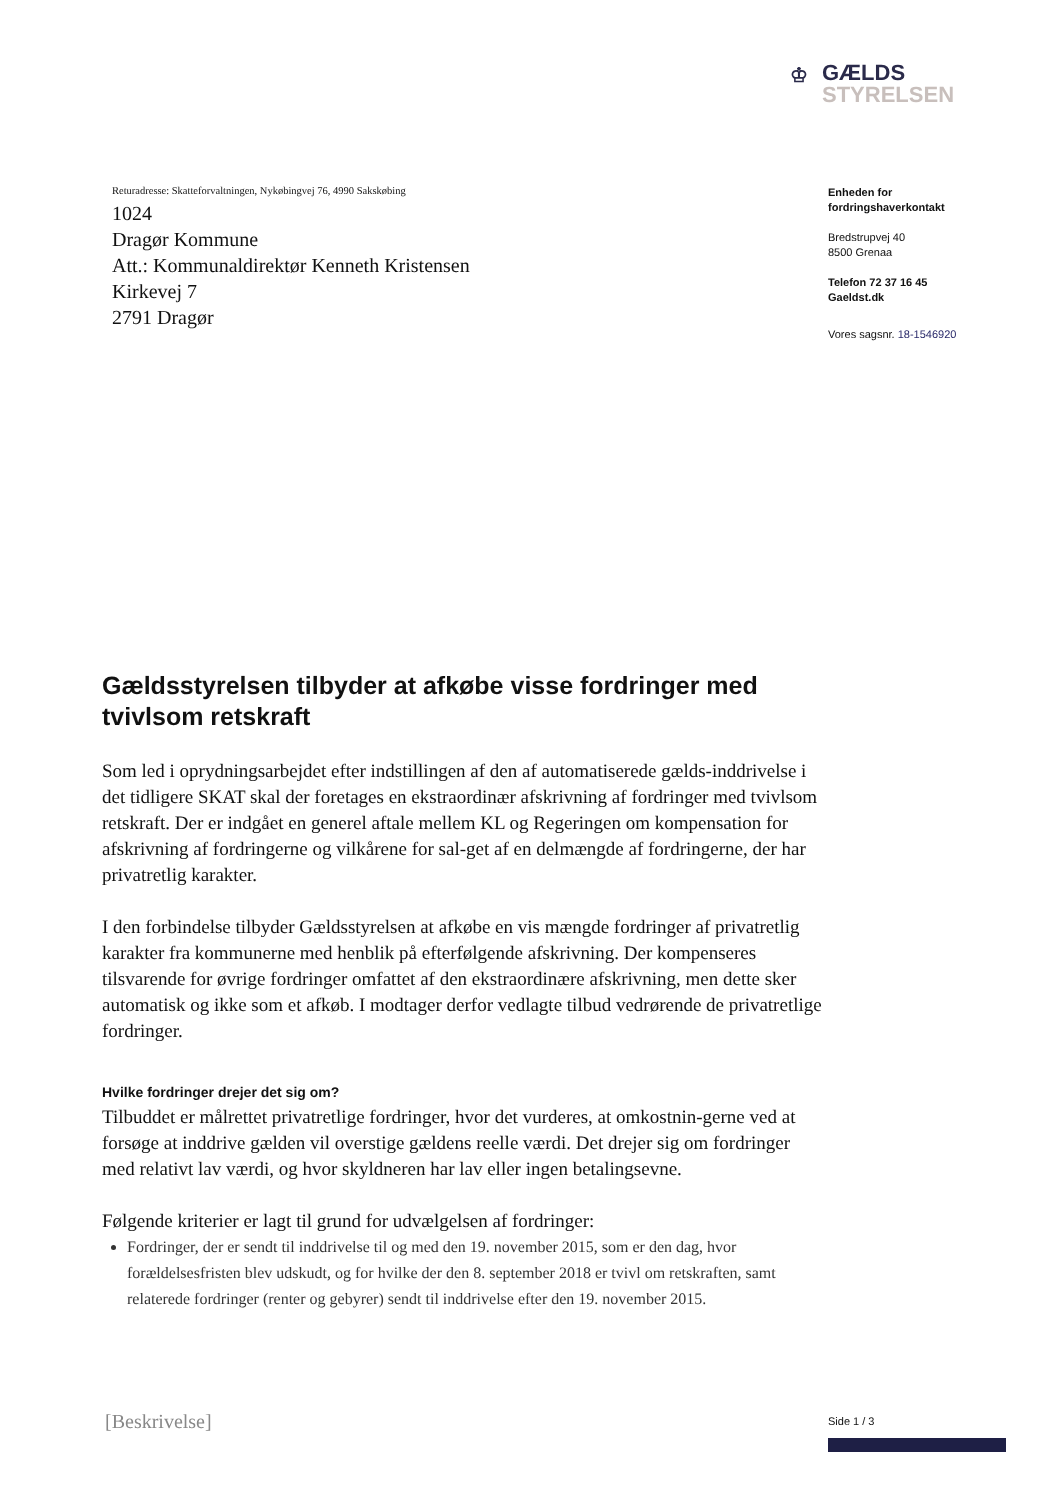♔
GÆLDS
STYRELSEN
Returadresse: Skatteforvaltningen, Nykøbingvej 76, 4990 Sakskøbing
1024
Dragør Kommune
Att.: Kommunaldirektør Kenneth Kristensen
Kirkevej 7
2791 Dragør
Enheden for
fordringshaverkontakt
Bredstrupvej 40
8500 Grenaa
Telefon 72 37 16 45
Gaeldst.dk
Vores sagsnr. 18-1546920
Gældsstyrelsen tilbyder at afkøbe visse fordringer med tvivlsom retskraft
Som led i oprydningsarbejdet efter indstillingen af den af automatiserede gælds-inddrivelse i det tidligere SKAT skal der foretages en ekstraordinær afskrivning af fordringer med tvivlsom retskraft. Der er indgået en generel aftale mellem KL og Regeringen om kompensation for afskrivning af fordringerne og vilkårene for sal-get af en delmængde af fordringerne, der har privatretlig karakter.
I den forbindelse tilbyder Gældsstyrelsen at afkøbe en vis mængde fordringer af privatretlig karakter fra kommunerne med henblik på efterfølgende afskrivning. Der kompenseres tilsvarende for øvrige fordringer omfattet af den ekstraordinære afskrivning, men dette sker automatisk og ikke som et afkøb. I modtager derfor vedlagte tilbud vedrørende de privatretlige fordringer.
Hvilke fordringer drejer det sig om?
Tilbuddet er målrettet privatretlige fordringer, hvor det vurderes, at omkostnin-gerne ved at forsøge at inddrive gælden vil overstige gældens reelle værdi. Det drejer sig om fordringer med relativt lav værdi, og hvor skyldneren har lav eller ingen betalingsevne.
Følgende kriterier er lagt til grund for udvælgelsen af fordringer:
Fordringer, der er sendt til inddrivelse til og med den 19. november 2015, som er den dag, hvor forældelsesfristen blev udskudt, og for hvilke der den 8. september 2018 er tvivl om retskraften, samt relaterede fordringer (renter og gebyrer) sendt til inddrivelse efter den 19. november 2015.
[Beskrivelse] Side 1 / 3